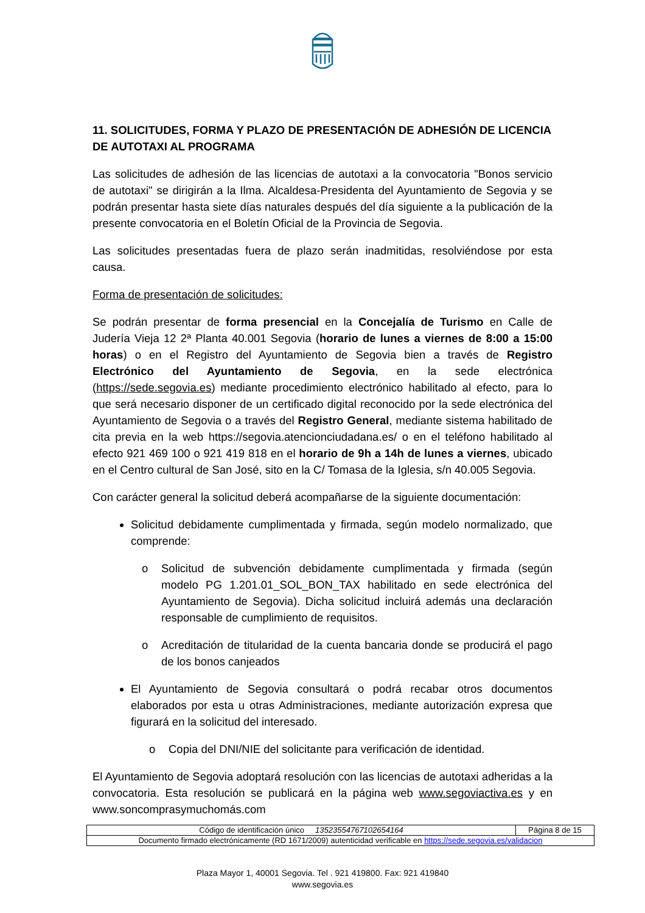11. SOLICITUDES, FORMA Y PLAZO DE PRESENTACIÓN DE ADHESIÓN DE LICENCIA DE AUTOTAXI AL PROGRAMA
Las solicitudes de adhesión de las licencias de autotaxi a la convocatoria "Bonos servicio de autotaxi" se dirigirán a la Ilma. Alcaldesa-Presidenta del Ayuntamiento de Segovia y se podrán presentar hasta siete días naturales después del día siguiente a la publicación de la presente convocatoria en el Boletín Oficial de la Provincia de Segovia.
Las solicitudes presentadas fuera de plazo serán inadmitidas, resolviéndose por esta causa.
Forma de presentación de solicitudes:
Se podrán presentar de forma presencial en la Concejalía de Turismo en Calle de Judería Vieja 12 2ª Planta 40.001 Segovia (horario de lunes a viernes de 8:00 a 15:00 horas) o en el Registro del Ayuntamiento de Segovia bien a través de Registro Electrónico del Ayuntamiento de Segovia, en la sede electrónica (https://sede.segovia.es) mediante procedimiento electrónico habilitado al efecto, para lo que será necesario disponer de un certificado digital reconocido por la sede electrónica del Ayuntamiento de Segovia o a través del Registro General, mediante sistema habilitado de cita previa en la web https://segovia.atencionciudadana.es/ o en el teléfono habilitado al efecto 921 469 100 o 921 419 818 en el horario de 9h a 14h de lunes a viernes, ubicado en el Centro cultural de San José, sito en la C/ Tomasa de la Iglesia, s/n 40.005 Segovia.
Con carácter general la solicitud deberá acompañarse de la siguiente documentación:
Solicitud debidamente cumplimentada y firmada, según modelo normalizado, que comprende:
o Solicitud de subvención debidamente cumplimentada y firmada (según modelo PG 1.201.01_SOL_BON_TAX habilitado en sede electrónica del Ayuntamiento de Segovia). Dicha solicitud incluirá además una declaración responsable de cumplimiento de requisitos.
o Acreditación de titularidad de la cuenta bancaria donde se producirá el pago de los bonos canjeados
El Ayuntamiento de Segovia consultará o podrá recabar otros documentos elaborados por esta u otras Administraciones, mediante autorización expresa que figurará en la solicitud del interesado.
o Copia del DNI/NIE del solicitante para verificación de identidad.
El Ayuntamiento de Segovia adoptará resolución con las licencias de autotaxi adheridas a la convocatoria. Esta resolución se publicará en la página web www.segoviactiva.es y en www.soncomprasymuchomás.com
| Código de identificación único 13523554767102654164 | Página 8 de 15 |
| Documento firmado electrónicamente (RD 1671/2009) autenticidad verificable en https://sede.segovia.es/validacion | |
Plaza Mayor 1, 40001 Segovia. Tel . 921 419800. Fax: 921 419840
www.segovia.es